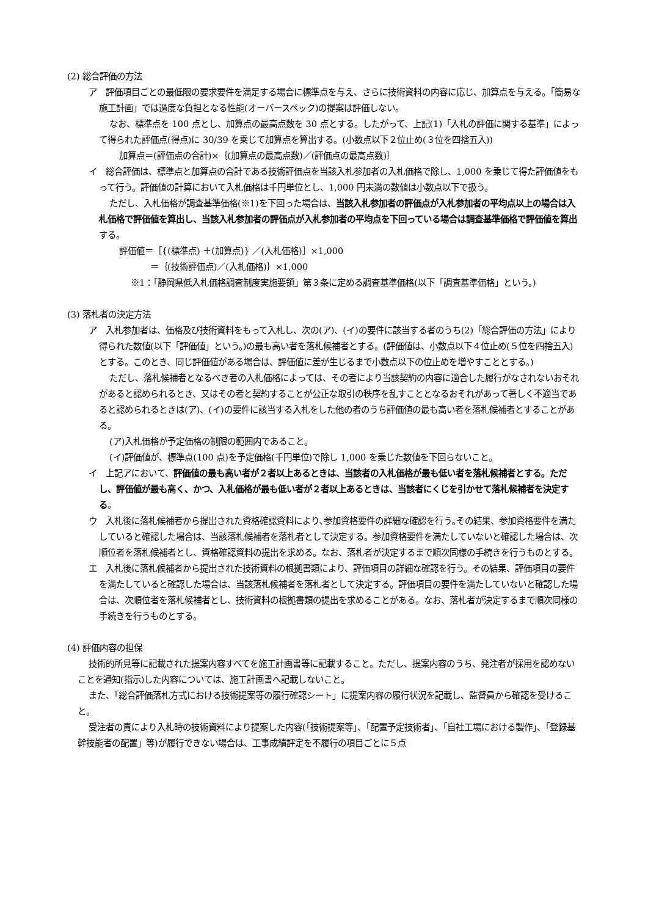(2) 総合評価の方法
ア　評価項目ごとの最低限の要求要件を満足する場合に標準点を与え、さらに技術資料の内容に応じ、加算点を与える。「簡易な施工計画」では過度な負担となる性能(オーバースペック)の提案は評価しない。
なお、標準点を 100 点とし、加算点の最高点数を 30 点とする。したがって、上記(1)「入札の評価に関する基準」によって得られた評価点(得点)に 30/39 を乗じて加算点を算出する。(小数点以下２位止め(３位を四捨五入))
加算点＝(評価点の合計)×｛(加算点の最高点数)／(評価点の最高点数)｝
イ　総合評価は、標準点と加算点の合計である技術評価点を当該入札参加者の入札価格で除し、1,000 を乗じて得た評価値をもって行う。評価値の計算において入札価格は千円単位とし、1,000 円未満の数値は小数点以下で扱う。
ただし、入札価格が調査基準価格(※1)を下回った場合は、当該入札参加者の評価点が入札参加者の平均点以上の場合は入札価格で評価値を算出し、当該入札参加者の評価点が入札参加者の平均点を下回っている場合は調査基準価格で評価値を算出する。
評価値＝［{(標準点) ＋(加算点)} ／(入札価格)］×1,000
＝｛(技術評価点)／(入札価格)｝×1,000
※1：「静岡県低入札価格調査制度実施要領」第３条に定める調査基準価格(以下「調査基準価格」という。)
(3) 落札者の決定方法
ア　入札参加者は、価格及び技術資料をもって入札し、次の(ア)、(イ)の要件に該当する者のうち(2)「総合評価の方法」により得られた数値(以下「評価値」という。)の最も高い者を落札候補者とする。(評価値は、小数点以下４位止め(５位を四捨五入)とする。このとき、同じ評価値がある場合は、評価値に差が生じるまで小数点以下の位止めを増やすこととする。)
ただし、落札候補者となるべき者の入札価格によっては、その者により当該契約の内容に適合した履行がなされないおそれがあると認められるとき、又はその者と契約することが公正な取引の秩序を乱すこととなるおそれがあって著しく不適当であると認められるときは(ア)、(イ)の要件に該当する入札をした他の者のうち評価値の最も高い者を落札候補者とすることがある。
(ア)入札価格が予定価格の制限の範囲内であること。
(イ)評価値が、標準点(100 点)を予定価格(千円単位)で除し 1,000 を乗じた数値を下回らないこと。
イ　上記アにおいて、評価値の最も高い者が２者以上あるときは、当該者の入札価格が最も低い者を落札候補者とする。ただし、評価値が最も高く、かつ、入札価格が最も低い者が２者以上あるときは、当該者にくじを引かせて落札候補者を決定する。
ウ　入札後に落札候補者から提出された資格確認資料により､参加資格要件の詳細な確認を行う｡その結果、参加資格要件を満たしていると確認した場合は、当該落札候補者を落札者として決定する。参加資格要件を満たしていないと確認した場合は、次順位者を落札候補者とし、資格確認資料の提出を求める。なお、落札者が決定するまで順次同様の手続きを行うものとする。
エ　入札後に落札候補者から提出された技術資料の根拠書類により、評価項目の詳細な確認を行う。その結果、評価項目の要件を満たしていると確認した場合は、当該落札候補者を落札者として決定する。評価項目の要件を満たしていないと確認した場合は、次順位者を落札候補者とし、技術資料の根拠書類の提出を求めることがある。なお、落札者が決定するまで順次同様の手続きを行うものとする。
(4) 評価内容の担保
技術的所見等に記載された提案内容すべてを施工計画書等に記載すること。ただし、提案内容のうち、発注者が採用を認めないことを通知(指示)した内容については、施工計画書へ記載しないこと。
また、「総合評価落札方式における技術提案等の履行確認シート」に提案内容の履行状況を記載し、監督員から確認を受けること。
受注者の責により入札時の技術資料により提案した内容(「技術提案等」、「配置予定技術者」、「自社工場における製作」、「登録基幹技能者の配置」等)が履行できない場合は、工事成績評定を不履行の項目ごとに５点